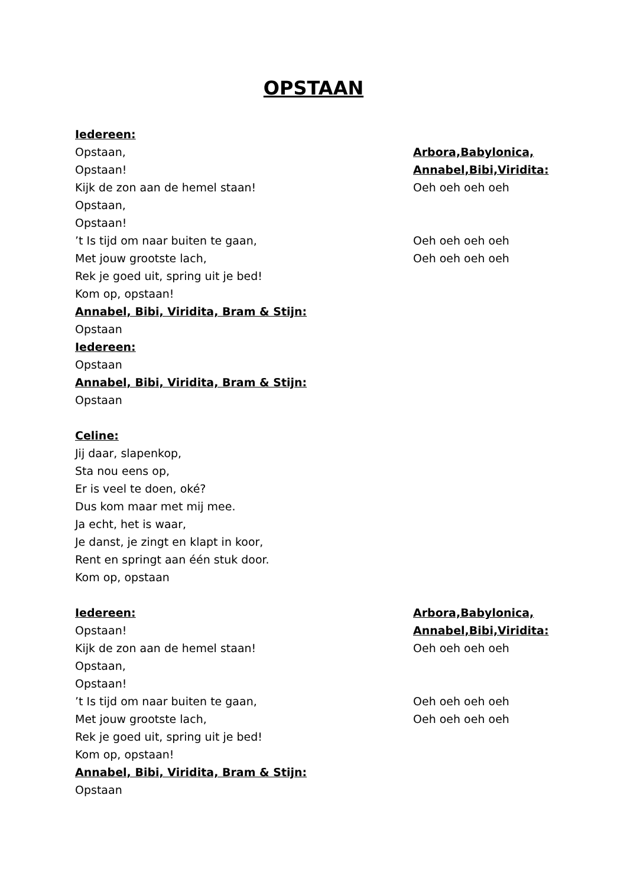OPSTAAN
Iedereen:
Opstaan, Arbora,Babylonica,
Opstaan! Annabel,Bibi,Viridita:
Kijk de zon aan de hemel staan! Oeh oeh oeh oeh
Opstaan,
Opstaan!
’t Is tijd om naar buiten te gaan, Oeh oeh oeh oeh
Met jouw grootste lach, Oeh oeh oeh oeh
Rek je goed uit, spring uit je bed!
Kom op, opstaan!
Annabel, Bibi, Viridita, Bram & Stijn:
Opstaan
Iedereen:
Opstaan
Annabel, Bibi, Viridita, Bram & Stijn:
Opstaan
Celine:
Jij daar, slapenkop,
Sta nou eens op,
Er is veel te doen, oké?
Dus kom maar met mij mee.
Ja echt, het is waar,
Je danst, je zingt en klapt in koor,
Rent en springt aan één stuk door.
Kom op, opstaan
Iedereen: Arbora,Babylonica,
Opstaan! Annabel,Bibi,Viridita:
Kijk de zon aan de hemel staan! Oeh oeh oeh oeh
Opstaan,
Opstaan!
’t Is tijd om naar buiten te gaan, Oeh oeh oeh oeh
Met jouw grootste lach, Oeh oeh oeh oeh
Rek je goed uit, spring uit je bed!
Kom op, opstaan!
Annabel, Bibi, Viridita, Bram & Stijn:
Opstaan